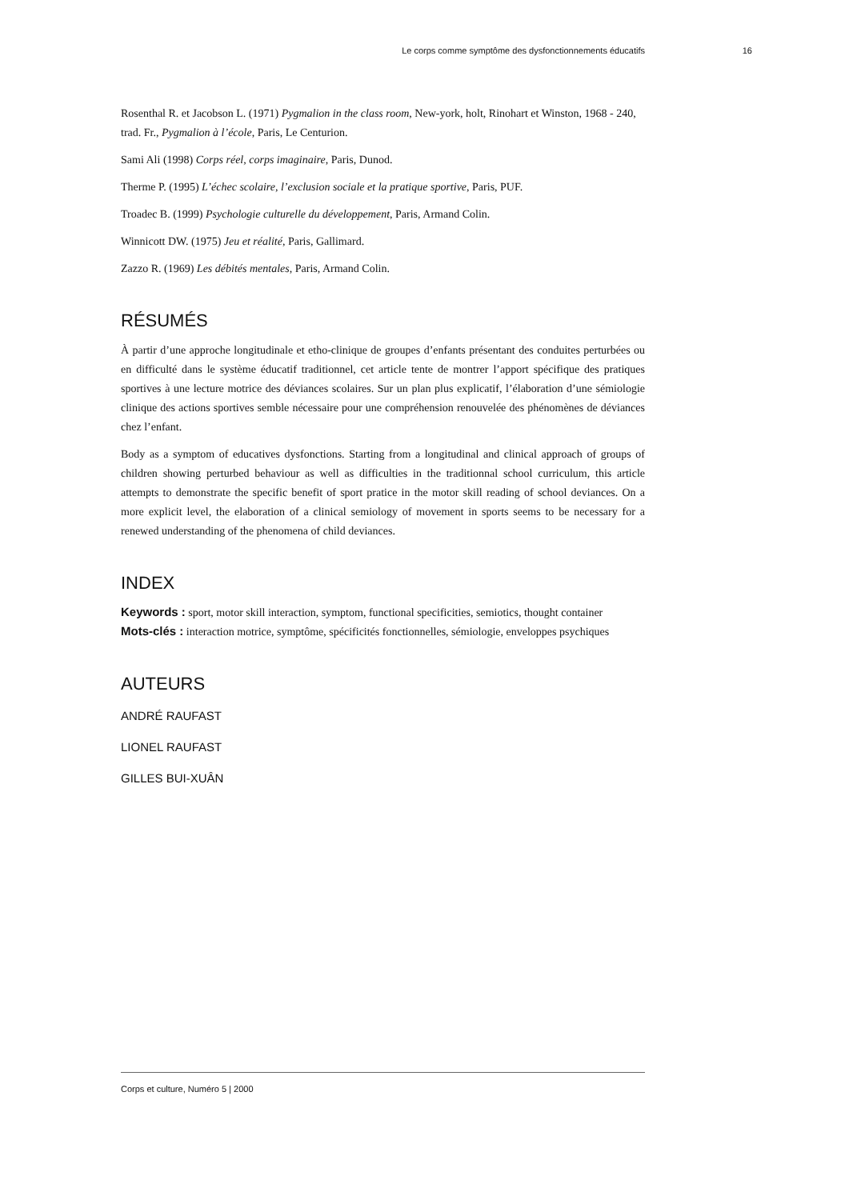Le corps comme symptôme des dysfonctionnements éducatifs 16
Rosenthal R. et Jacobson L. (1971) Pygmalion in the class room, New-york, holt, Rinohart et Winston, 1968 - 240, trad. Fr., Pygmalion à l’école, Paris, Le Centurion.
Sami Ali (1998) Corps réel, corps imaginaire, Paris, Dunod.
Therme P. (1995) L’échec scolaire, l’exclusion sociale et la pratique sportive, Paris, PUF.
Troadec B. (1999) Psychologie culturelle du développement, Paris, Armand Colin.
Winnicott DW. (1975) Jeu et réalité, Paris, Gallimard.
Zazzo R. (1969) Les débités mentales, Paris, Armand Colin.
RÉSUMÉS
À partir d’une approche longitudinale et etho-clinique de groupes d’enfants présentant des conduites perturbées ou en difficulté dans le système éducatif traditionnel, cet article tente de montrer l’apport spécifique des pratiques sportives à une lecture motrice des déviances scolaires. Sur un plan plus explicatif, l’élaboration d’une sémiologie clinique des actions sportives semble nécessaire pour une compréhension renouvelée des phénomènes de déviances chez l’enfant.
Body as a symptom of educatives dysfonctions. Starting from a longitudinal and clinical approach of groups of children showing perturbed behaviour as well as difficulties in the traditionnal school curriculum, this article attempts to demonstrate the specific benefit of sport pratice in the motor skill reading of school deviances. On a more explicit level, the elaboration of a clinical semiology of movement in sports seems to be necessary for a renewed understanding of the phenomena of child deviances.
INDEX
Keywords : sport, motor skill interaction, symptom, functional specificities, semiotics, thought container
Mots-clés : interaction motrice, symptôme, spécificités fonctionnelles, sémiologie, enveloppes psychiques
AUTEURS
ANDRÉ RAUFAST
LIONEL RAUFAST
GILLES BUI-XUÂN
Corps et culture, Numéro 5 | 2000